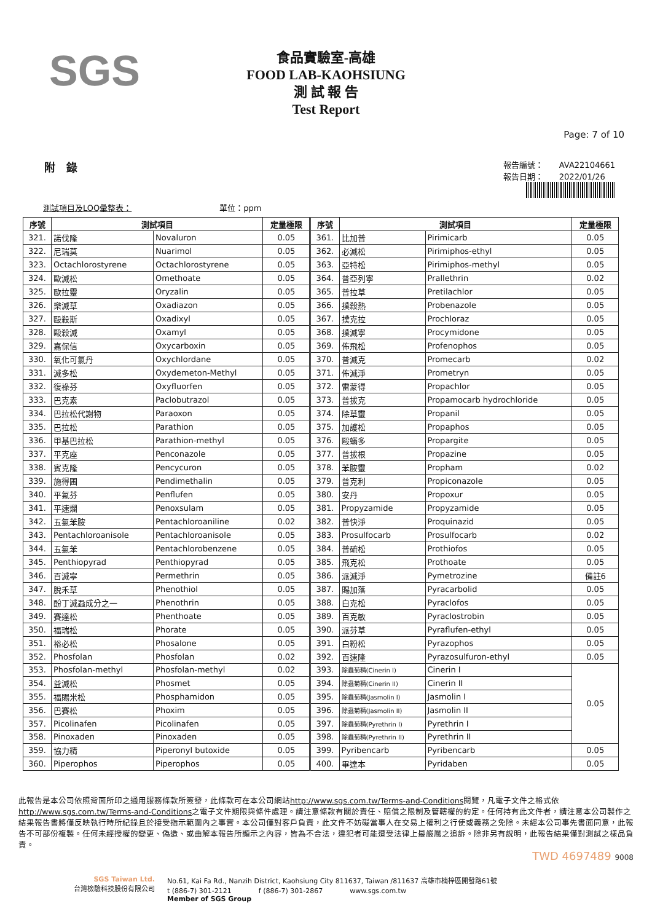SGS
食品實驗室-高雄
FOOD LAB-KAOHSIUNG
測 試 報 告
Test Report
Page: 7 of 10
附　錄
報告編號：　　AVA22104661
報告日期：　　2022/01/26
測試項目及LOQ彙整表：　　　　　　　　　　　單位：ppm
| 序號 | 測試項目 | | 定量極限 | 序號 | 測試項目 | | 定量極限 |
| --- | --- | --- | --- | --- | --- | --- | --- |
| 321. | 諾伐隆 | Novaluron | 0.05 | 361. | 比加普 | Pirimicarb | 0.05 |
| 322. | 尼瑞莫 | Nuarimol | 0.05 | 362. | 必滅松 | Pirimiphos-ethyl | 0.05 |
| 323. | Octachlorostyrene | Octachlorostyrene | 0.05 | 363. | 亞特松 | Pirimiphos-methyl | 0.05 |
| 324. | 歐滅松 | Omethoate | 0.05 | 364. | 普亞列寧 | Prallethrin | 0.02 |
| 325. | 歐拉靈 | Oryzalin | 0.05 | 365. | 普拉草 | Pretilachlor | 0.05 |
| 326. | 樂滅草 | Oxadiazon | 0.05 | 366. | 撲殺熱 | Probenazole | 0.05 |
| 327. | 毆殺斯 | Oxadixyl | 0.05 | 367. | 撲克拉 | Prochloraz | 0.05 |
| 328. | 毆殺滅 | Oxamyl | 0.05 | 368. | 撲滅寧 | Procymidone | 0.05 |
| 329. | 嘉保信 | Oxycarboxin | 0.05 | 369. | 佈飛松 | Profenophos | 0.05 |
| 330. | 氧化可氯丹 | Oxychlordane | 0.05 | 370. | 普滅克 | Promecarb | 0.02 |
| 331. | 滅多松 | Oxydemeton-Methyl | 0.05 | 371. | 佈滅淨 | Prometryn | 0.05 |
| 332. | 復祿芬 | Oxyfluorfen | 0.05 | 372. | 雷蒙得 | Propachlor | 0.05 |
| 333. | 巴克素 | Paclobutrazol | 0.05 | 373. | 普拔克 | Propamocarb hydrochloride | 0.05 |
| 334. | 巴拉松代謝物 | Paraoxon | 0.05 | 374. | 除草靈 | Propanil | 0.05 |
| 335. | 巴拉松 | Parathion | 0.05 | 375. | 加護松 | Propaphos | 0.05 |
| 336. | 甲基巴拉松 | Parathion-methyl | 0.05 | 376. | 毆蟎多 | Propargite | 0.05 |
| 337. | 平克座 | Penconazole | 0.05 | 377. | 普拔根 | Propazine | 0.05 |
| 338. | 賓克隆 | Pencycuron | 0.05 | 378. | 苯胺靈 | Propham | 0.02 |
| 339. | 施得圃 | Pendimethalin | 0.05 | 379. | 普克利 | Propiconazole | 0.05 |
| 340. | 平氟芬 | Penflufen | 0.05 | 380. | 安丹 | Propoxur | 0.05 |
| 341. | 平速爛 | Penoxsulam | 0.05 | 381. | Propyzamide | Propyzamide | 0.05 |
| 342. | 五氯苯胺 | Pentachloroaniline | 0.02 | 382. | 普快淨 | Proquinazid | 0.05 |
| 343. | Pentachloroanisole | Pentachloroanisole | 0.05 | 383. | Prosulfocarb | Prosulfocarb | 0.02 |
| 344. | 五氯苯 | Pentachlorobenzene | 0.05 | 384. | 普硫松 | Prothiofos | 0.05 |
| 345. | Penthiopyrad | Penthiopyrad | 0.05 | 385. | 飛克松 | Prothoate | 0.05 |
| 346. | 百滅寧 | Permethrin | 0.05 | 386. | 派滅淨 | Pymetrozine | 備註6 |
| 347. | 脫禾草 | Phenothiol | 0.05 | 387. | 賜加落 | Pyracarbolid | 0.05 |
| 348. | 酚丁滅蝨成分之一 | Phenothrin | 0.05 | 388. | 白克松 | Pyraclofos | 0.05 |
| 349. | 賽達松 | Phenthoate | 0.05 | 389. | 百克敏 | Pyraclostrobin | 0.05 |
| 350. | 福瑞松 | Phorate | 0.05 | 390. | 派芬草 | Pyraflufen-ethyl | 0.05 |
| 351. | 裕必松 | Phosalone | 0.05 | 391. | 白粉松 | Pyrazophos | 0.05 |
| 352. | Phosfolan | Phosfolan | 0.02 | 392. | 百速隆 | Pyrazosulfuron-ethyl | 0.05 |
| 353. | Phosfolan-methyl | Phosfolan-methyl | 0.02 | 393. | 除蟲菊精(Cinerin I) | Cinerin I | 0.05 |
| 354. | 益滅松 | Phosmet | 0.05 | 394. | 除蟲菊精(Cinerin II) | Cinerin II | |
| 355. | 福賜米松 | Phosphamidon | 0.05 | 395. | 除蟲菊精(Jasmolin I) | Jasmolin I | |
| 356. | 巴賽松 | Phoxim | 0.05 | 396. | 除蟲菊精(Jasmolin II) | Jasmolin II | |
| 357. | Picolinafen | Picolinafen | 0.05 | 397. | 除蟲菊精(Pyrethrin I) | Pyrethrin I | |
| 358. | Pinoxaden | Pinoxaden | 0.05 | 398. | 除蟲菊精(Pyrethrin II) | Pyrethrin II | |
| 359. | 協力精 | Piperonyl butoxide | 0.05 | 399. | Pyribencarb | Pyribencarb | 0.05 |
| 360. | Piperophos | Piperophos | 0.05 | 400. | 畢達本 | Pyridaben | 0.05 |
此報告是本公司依照背面所印之通用服務條款所簽發，此條款可在本公司網站http://www.sgs.com.tw/Terms-and-Conditions閱覽，凡電子文件之格式依http://www.sgs.com.tw/Terms-and-Conditions之電子文件期限與條件處理。請注意條款有關於責任、賠償之限制及管轄權的約定。任何持有此文件者，請注意本公司製作之結果報告書將僅反映執行時所紀錄且於接受指示範圍內之事實。本公司僅對客戶負責，此文件不妨礙當事人在交易上權利之行使或義務之免除。未經本公司事先書面同意，此報告不可部份複製。任何未經授權的變更、偽造、或曲解本報告所顯示之內容，皆為不合法，違犯者可能遭受法律上最嚴厲之追訴。除非另有說明，此報告結果僅對測試之樣品負責。
TWD 4697489 9008
SGS Taiwan Ltd.
台灣檢驗科技股份有限公司
No.61, Kai Fa Rd., Nanzih District, Kaohsiung City 811637, Taiwan /811637 高雄市楠梓區開發路61號
t (886-7) 301-2121　　　　f (886-7) 301-2867　　　　www.sgs.com.tw
Member of SGS Group